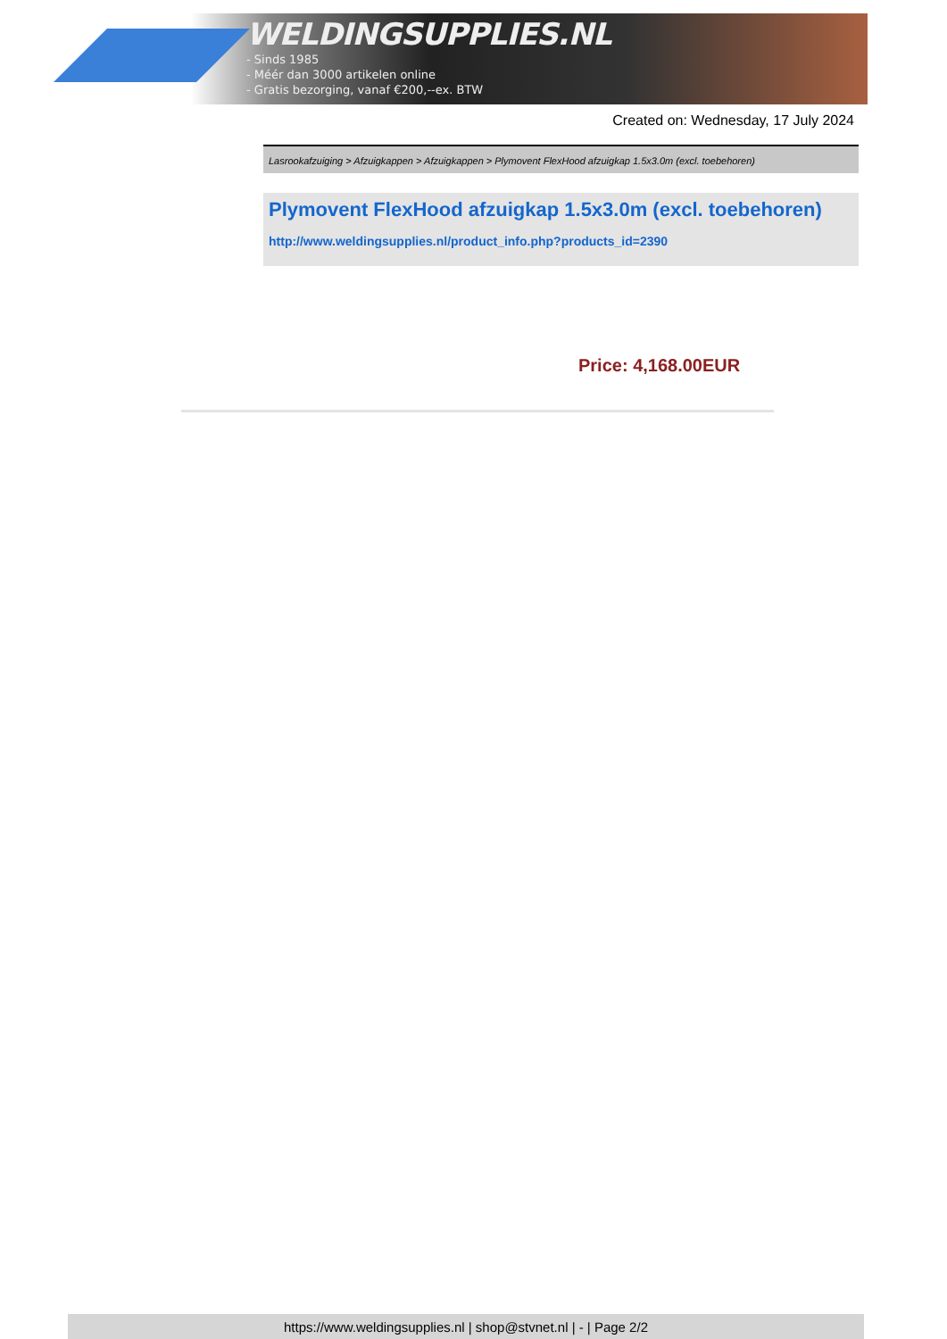WELDINGSUPPLIES.NL
- Sinds 1985
- Méér dan 3000 artikelen online
- Gratis bezorging, vanaf €200,--ex. BTW
Created on: Wednesday, 17 July 2024
Lasrookafzuiging > Afzuigkappen > Afzuigkappen > Plymovent FlexHood afzuigkap 1.5x3.0m (excl. toebehoren)
Plymovent FlexHood afzuigkap 1.5x3.0m (excl. toebehoren)
http://www.weldingsupplies.nl/product_info.php?products_id=2390
Price: 4,168.00EUR
https://www.weldingsupplies.nl | shop@stvnet.nl | - | Page 2/2